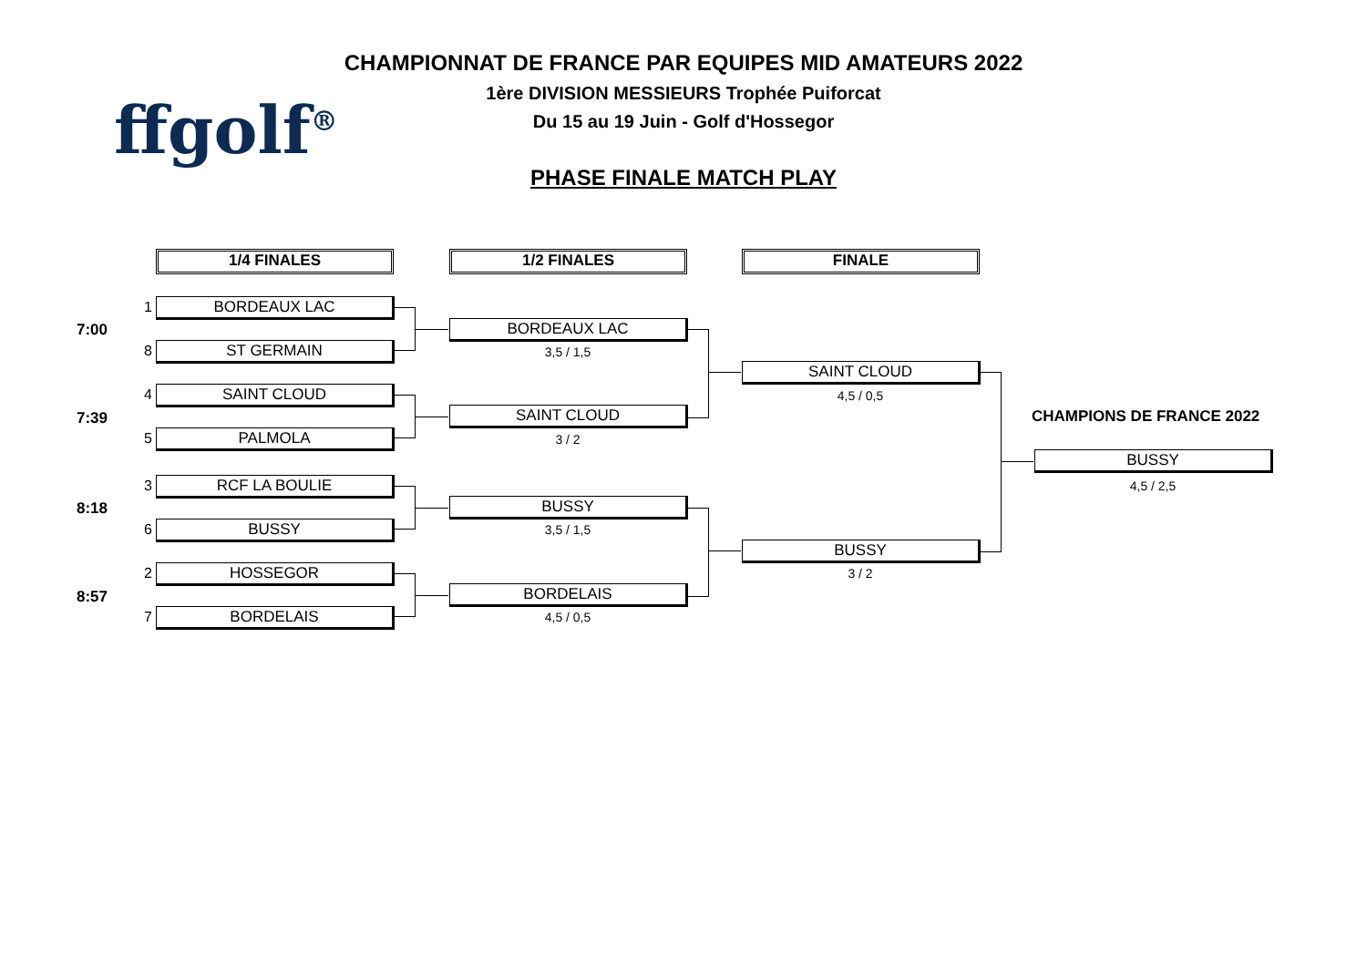CHAMPIONNAT DE FRANCE PAR EQUIPES MID AMATEURS 2022
1ère DIVISION MESSIEURS Trophée Puiforcat
Du 15 au 19 Juin - Golf d'Hossegor
PHASE FINALE MATCH PLAY
ffgolf<sup>®</sup>
1/4 FINALES 1/2 FINALES FINALE
7:00
7:39
8:18
8:57
1 BORDEAUX LAC
8 ST GERMAIN
4 SAINT CLOUD
5 PALMOLA
3 RCF LA BOULIE
6 BUSSY
2 HOSSEGOR
7 BORDELAIS
BORDEAUX LAC
3,5 / 1,5
SAINT CLOUD
3 / 2
BUSSY
3,5 / 1,5
BORDELAIS
4,5 / 0,5
SAINT CLOUD
4,5 / 0,5
BUSSY
3 / 2
CHAMPIONS DE FRANCE 2022
BUSSY
4,5 / 2,5